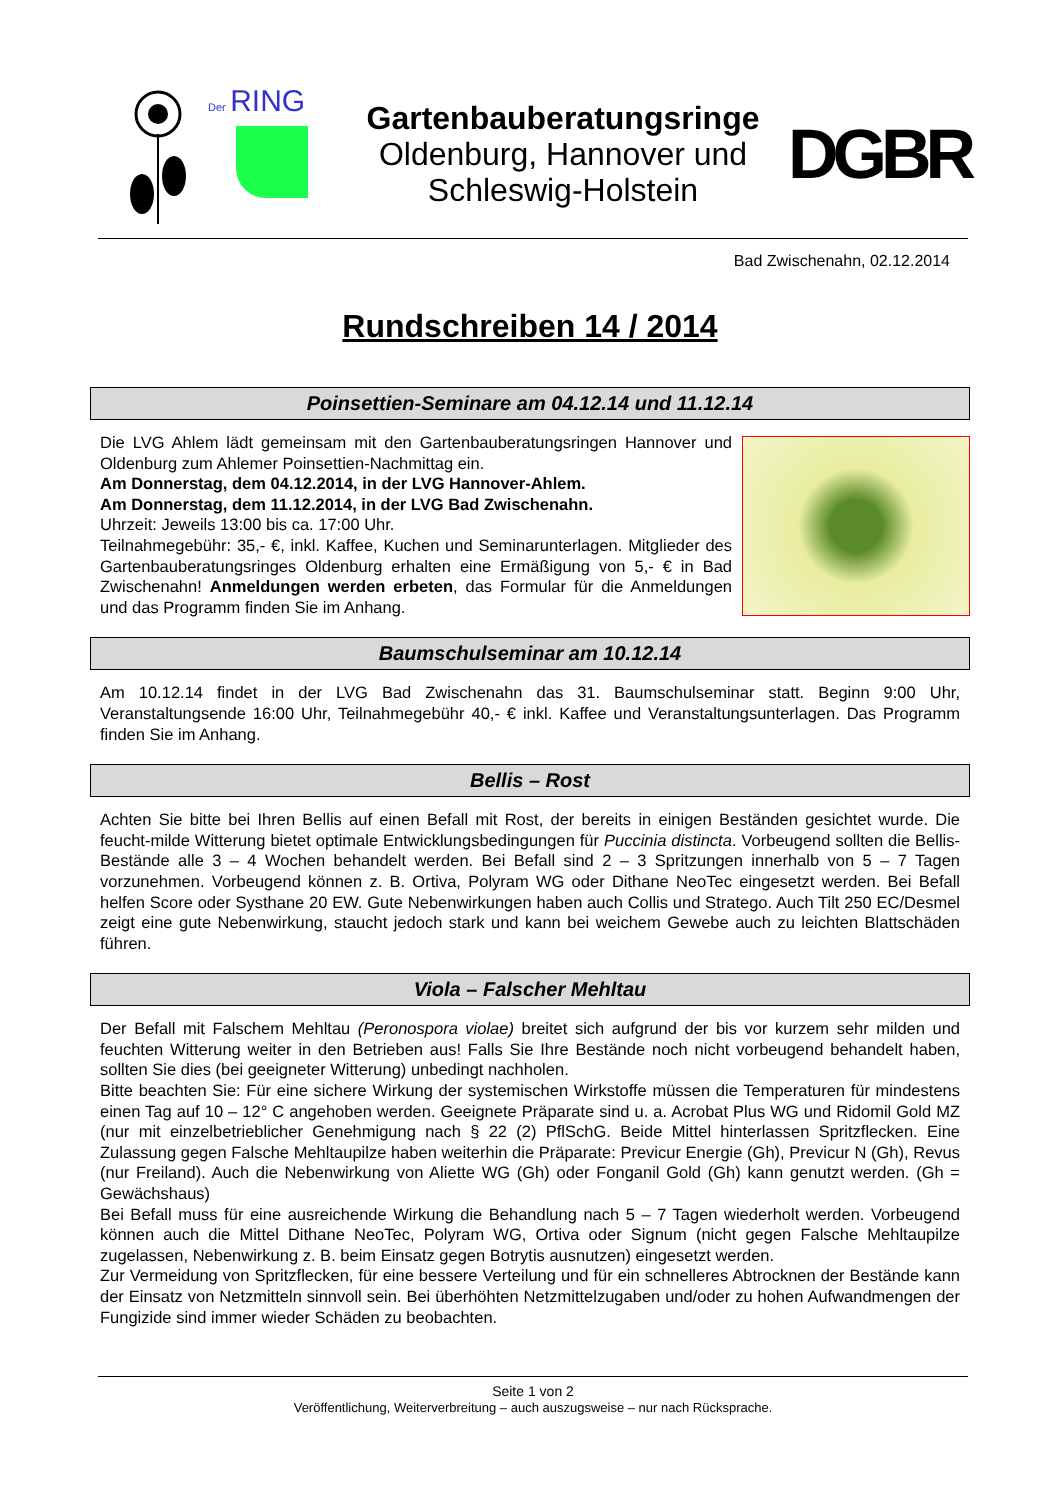Der RING
Gartenbauberatungsringe
Oldenburg, Hannover und
Schleswig-Holstein
DGBR
Bad Zwischenahn, 02.12.2014
Rundschreiben 14 / 2014
Poinsettien-Seminare am 04.12.14 und 11.12.14
Die LVG Ahlem lädt gemeinsam mit den Gartenbauberatungsringen Hannover und Oldenburg zum Ahlemer Poinsettien-Nachmittag ein.
Am Donnerstag, dem 04.12.2014, in der LVG Hannover-Ahlem.
Am Donnerstag, dem 11.12.2014, in der LVG Bad Zwischenahn.
Uhrzeit: Jeweils 13:00 bis ca. 17:00 Uhr.
Teilnahmegebühr: 35,- €, inkl. Kaffee, Kuchen und Seminarunterlagen. Mitglieder des Gartenbauberatungsringes Oldenburg erhalten eine Ermäßigung von 5,- € in Bad Zwischenahn! Anmeldungen werden erbeten, das Formular für die Anmeldungen und das Programm finden Sie im Anhang.
Baumschulseminar am 10.12.14
Am 10.12.14 findet in der LVG Bad Zwischenahn das 31. Baumschulseminar statt. Beginn 9:00 Uhr, Veranstaltungsende 16:00 Uhr, Teilnahmegebühr 40,- € inkl. Kaffee und Veranstaltungsunterlagen. Das Programm finden Sie im Anhang.
Bellis – Rost
Achten Sie bitte bei Ihren Bellis auf einen Befall mit Rost, der bereits in einigen Beständen gesichtet wurde. Die feucht-milde Witterung bietet optimale Entwicklungsbedingungen für Puccinia distincta. Vorbeugend sollten die Bellis-Bestände alle 3 – 4 Wochen behandelt werden. Bei Befall sind 2 – 3 Spritzungen innerhalb von 5 – 7 Tagen vorzunehmen. Vorbeugend können z. B. Ortiva, Polyram WG oder Dithane NeoTec eingesetzt werden. Bei Befall helfen Score oder Systhane 20 EW. Gute Nebenwirkungen haben auch Collis und Stratego. Auch Tilt 250 EC/Desmel zeigt eine gute Nebenwirkung, staucht jedoch stark und kann bei weichem Gewebe auch zu leichten Blattschäden führen.
Viola – Falscher Mehltau
Der Befall mit Falschem Mehltau (Peronospora violae) breitet sich aufgrund der bis vor kurzem sehr milden und feuchten Witterung weiter in den Betrieben aus! Falls Sie Ihre Bestände noch nicht vorbeugend behandelt haben, sollten Sie dies (bei geeigneter Witterung) unbedingt nachholen.
Bitte beachten Sie: Für eine sichere Wirkung der systemischen Wirkstoffe müssen die Temperaturen für mindestens einen Tag auf 10 – 12° C angehoben werden. Geeignete Präparate sind u. a. Acrobat Plus WG und Ridomil Gold MZ (nur mit einzelbetrieblicher Genehmigung nach § 22 (2) PflSchG. Beide Mittel hinterlassen Spritzflecken. Eine Zulassung gegen Falsche Mehltaupilze haben weiterhin die Präparate: Previcur Energie (Gh), Previcur N (Gh), Revus (nur Freiland). Auch die Nebenwirkung von Aliette WG (Gh) oder Fonganil Gold (Gh) kann genutzt werden. (Gh = Gewächshaus)
Bei Befall muss für eine ausreichende Wirkung die Behandlung nach 5 – 7 Tagen wiederholt werden. Vorbeugend können auch die Mittel Dithane NeoTec, Polyram WG, Ortiva oder Signum (nicht gegen Falsche Mehltaupilze zugelassen, Nebenwirkung z. B. beim Einsatz gegen Botrytis ausnutzen) eingesetzt werden.
Zur Vermeidung von Spritzflecken, für eine bessere Verteilung und für ein schnelleres Abtrocknen der Bestände kann der Einsatz von Netzmitteln sinnvoll sein. Bei überhöhten Netzmittelzugaben und/oder zu hohen Aufwandmengen der Fungizide sind immer wieder Schäden zu beobachten.
Seite 1 von 2
Veröffentlichung, Weiterverbreitung – auch auszugsweise – nur nach Rücksprache.